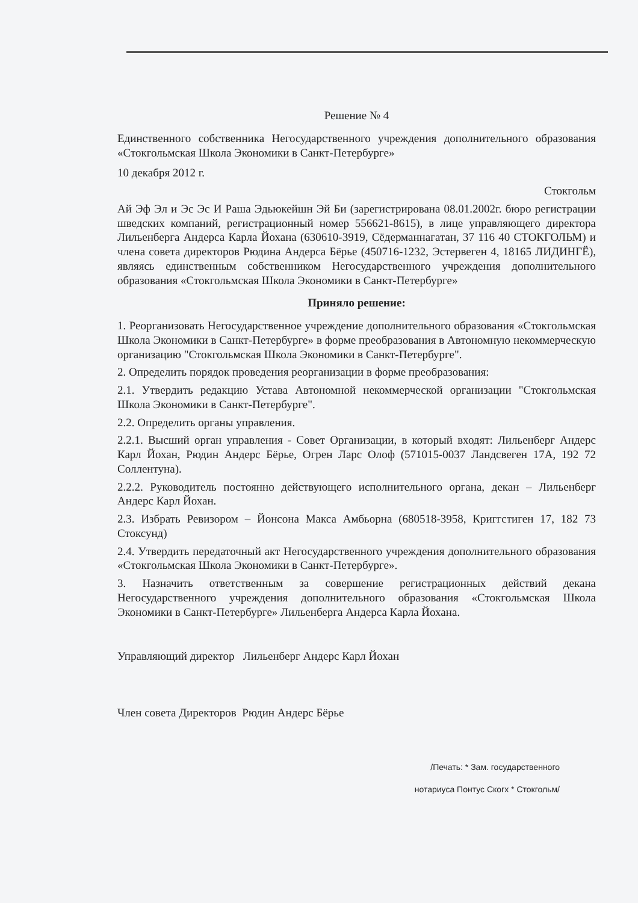Решение № 4
Единственного собственника Негосударственного учреждения дополнительного образования «Стокгольмская Школа Экономики в Санкт-Петербурге»
10 декабря 2012 г.
Стокгольм
Ай Эф Эл и Эс Эс И Раша Эдьюкейшн Эй Би (зарегистрирована 08.01.2002г. бюро регистрации шведских компаний, регистрационный номер 556621-8615), в лице управляющего директора Лильенберга Андерса Карла Йохана (630610-3919, Сёдерманнагатан, 37 116 40 СТОКГОЛЬМ) и члена совета директоров Рюдина Андерса Бёрье (450716-1232, Эстервеген 4, 18165 ЛИДИНГЁ), являясь единственным собственником Негосударственного учреждения дополнительного образования «Стокгольмская Школа Экономики в Санкт-Петербурге»
Приняло решение:
1. Реорганизовать Негосударственное учреждение дополнительного образования «Стокгольмская Школа Экономики в Санкт-Петербурге» в форме преобразования в Автономную некоммерческую организацию "Стокгольмская Школа Экономики в Санкт-Петербурге".
2. Определить порядок проведения реорганизации в форме преобразования:
2.1. Утвердить редакцию Устава Автономной некоммерческой организации "Стокгольмская Школа Экономики в Санкт-Петербурге".
2.2. Определить органы управления.
2.2.1. Высший орган управления - Совет Организации, в который входят: Лильенберг Андерс Карл Йохан, Рюдин Андерс Бёрье, Огрен Ларс Олоф (571015-0037 Ландсвеген 17А, 192 72 Соллентуна).
2.2.2. Руководитель постоянно действующего исполнительного органа, декан – Лильенберг Андерс Карл Йохан.
2.3. Избрать Ревизором – Йонсона Макса Амбьорна (680518-3958, Криггстиген 17, 182 73 Стоксунд)
2.4. Утвердить передаточный акт Негосударственного учреждения дополнительного образования «Стокгольмская Школа Экономики в Санкт-Петербурге».
3. Назначить ответственным за совершение регистрационных действий декана Негосударственного учреждения дополнительного образования «Стокгольмская Школа Экономики в Санкт-Петербурге» Лильенберга Андерса Карла Йохана.
Управляющий директор Лильенберг Андерс Карл Йохан
Член совета Директоров Рюдин Андерс Бёрье
/Печать: * Зам. государственного
нотариуса Понтус Скогх * Стокгольм/